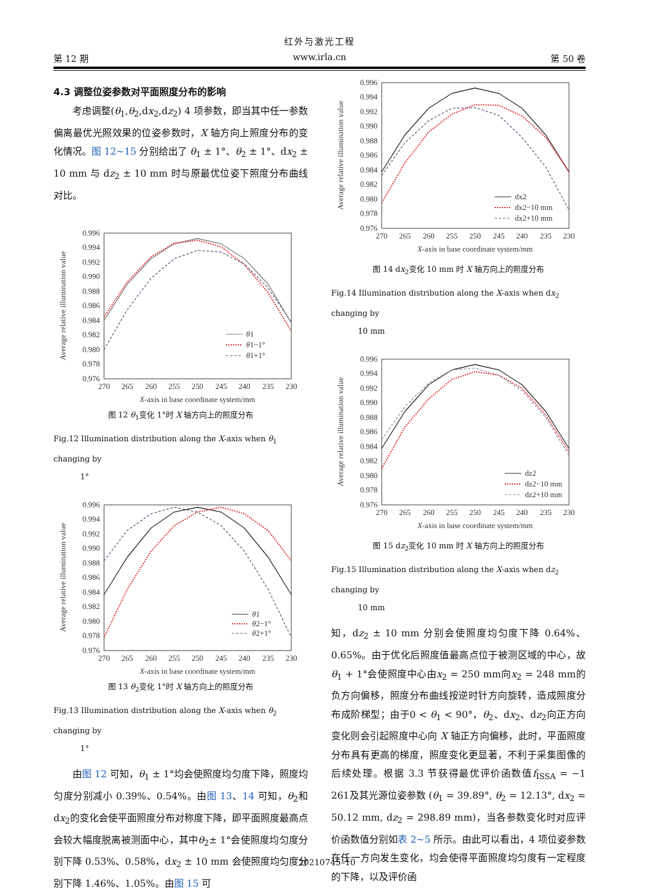红外与激光工程
第 12 期 www.irla.cn 第 50 卷
4.3 调整位姿参数对平面照度分布的影响
考虑调整(θ<sub>1</sub>,θ<sub>2</sub>,dx<sub>2</sub>,dz<sub>2</sub>) 4 项参数，即当其中任一参数偏离最优光照效果的位姿参数时，X 轴方向上照度分布的变化情况。图 12~15 分别给出了 θ<sub>1</sub> ± 1°、θ<sub>2</sub> ± 1°、dx<sub>2</sub> ± 10 mm 与 dz<sub>2</sub> ± 10 mm 时与原最优位姿下照度分布曲线对比。
0.996
0.994
0.992
0.990
0.988
0.986
0.984
0.982
0.980
0.978
0.976
270
265
260
255
250
245
240
235
230
X-axis in base coordinate system/mm
Average relative illumination value
θ1
θ1−1°
θ1+1°
图 12 θ<sub>1</sub>变化 1°时 X 轴方向上的照度分布
Fig.12 Illumination distribution along the X-axis when θ<sub>1</sub> changing by
1°
0.996
0.994
0.992
0.990
0.988
0.986
0.984
0.982
0.980
0.978
0.976
270
265
260
255
250
245
240
235
230
X-axis in base coordinate system/mm
Average relative illumination value
θ1
θ2−1°
θ2+1°
图 13 θ<sub>2</sub>变化 1°时 X 轴方向上的照度分布
Fig.13 Illumination distribution along the X-axis when θ<sub>2</sub> changing by
1°
由图 12 可知，θ<sub>1</sub> ± 1°均会使照度均匀度下降，照度均匀度分别减小 0.39%、0.54%。由图 13、14 可知，θ<sub>2</sub>和dx<sub>2</sub>的变化会使平面照度分布对称度下降，即平面照度最高点会较大幅度脱离被测面中心，其中θ<sub>2</sub>± 1°会使照度均匀度分别下降 0.53%、0.58%，dx<sub>2</sub> ± 10 mm 会使照度均匀度分别下降 1.46%、1.05%。由图 15 可
0.996
0.994
0.992
0.990
0.988
0.986
0.984
0.982
0.980
0.978
0.976
270
265
260
255
250
245
240
235
230
X-axis in base coordinate system/mm
Average relative illumination value
dx2
dx2−10 mm
dx2+10 mm
图 14 dx<sub>2</sub>变化 10 mm 时 X 轴方向上的照度分布
Fig.14 Illumination distribution along the X-axis when dx<sub>2</sub> changing by
10 mm
0.996
0.994
0.992
0.990
0.988
0.986
0.984
0.982
0.980
0.978
0.976
270
265
260
255
250
245
240
235
230
X-axis in base coordinate system/mm
Average relative illumination value
dz2
dz2−10 mm
dz2+10 mm
图 15 dz<sub>2</sub>变化 10 mm 时 X 轴方向上的照度分布
Fig.15 Illumination distribution along the X-axis when dz<sub>2</sub> changing by
10 mm
知，dz<sub>2</sub> ± 10 mm 分别会使照度均匀度下降 0.64%、0.65%。由于优化后照度值最高点位于被测区域的中心，故θ<sub>1</sub> + 1°会使照度中心由x<sub>2</sub> = 250 mm向x<sub>2</sub> = 248 mm的负方向偏移，照度分布曲线按逆时针方向旋转，造成照度分布成阶梯型；由于0 < θ<sub>1</sub> < 90°，θ<sub>2</sub>、dx<sub>2</sub>、dz<sub>2</sub>向正方向变化则会引起照度中心向 X 轴正方向偏移，此时，平面照度分布具有更高的梯度，照度变化更显著，不利于采集图像的后续处理。根据 3.3 节获得最优评价函数值f<sub>ISSA</sub> = −1 261及其光源位姿参数 (θ<sub>1</sub> = 39.89°, θ<sub>2</sub> = 12.13°, dx<sub>2</sub> = 50.12 mm, dz<sub>2</sub> = 298.89 mm)，当各参数变化时对应评价函数值分别如表 2~5 所示。由此可以看出，4 项位姿参数在任一方向发生变化，均会使得平面照度均匀度有一定程度的下降，以及评价函
20210745–10